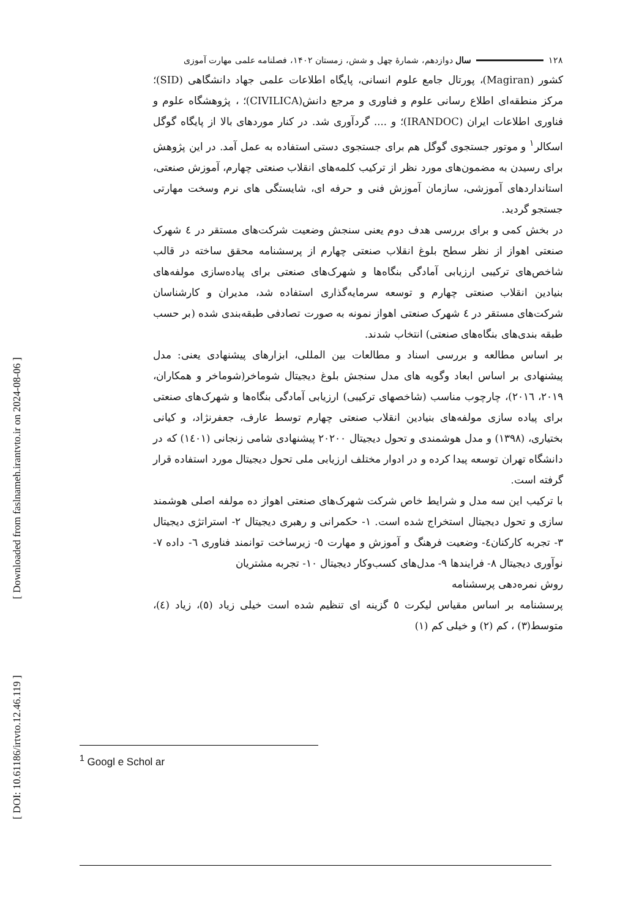[ Downloaded from faslnameh.irantvto.ir on 2024-08-06 ]
[ DOI: 10.61186/irtvto.12.46.119 ]
۱۲۸ سال دوازدهم، شمارۀ چهل و شش، زمستان ۱۴۰۲، فصلنامه علمی مهارت آموزی
کشور (Magiran)، پورتال جامع علوم انسانی، پایگاه اطلاعات علمی جهاد دانشگاهی (SID)؛ مرکز منطقه‌ای اطلاع رسانی علوم و فناوری و مرجع دانش(CIVILICA)؛ ، پژوهشگاه علوم و فناوری اطلاعات ایران (IRANDOC)؛ و .... گردآوری شد. در کنار موردهای بالا از پایگاه گوگل اسکالر<sup>۱</sup> و موتور جستجوی گوگل هم برای جستجوی دستی استفاده به عمل آمد. در این پژوهش برای رسیدن به مضمون‌های مورد نظر از ترکیب کلمه‌های انقلاب صنعتی چهارم، آموزش صنعتی، استانداردهای آموزشی، سازمان آموزش فنی و حرفه ای، شایستگی های نرم وسخت مهارتی جستجو گردید.
در بخش کمی و برای بررسی هدف دوم یعنی سنجش وضعیت شرکت‌های مستقر در ٤ شهرک صنعتی اهواز از نظر سطح بلوغ انقلاب صنعتی چهارم از پرسشنامه محقق ساخته در قالب شاخص‌های ترکیبی ارزیابی آمادگی بنگاه‌ها و شهرک‌های صنعتی برای پیاده‌سازی مولفه‌های بنیادین انقلاب صنعتی چهارم و توسعه سرمایه‌گذاری استفاده شد، مدیران و کارشناسان شرکت‌های مستقر در ٤ شهرک صنعتی اهواز نمونه به صورت تصادفی طبقه‌بندی شده (بر حسب طبقه بندی‌های بنگاه‌های صنعتی) انتخاب شدند.
بر اساس مطالعه و بررسی اسناد و مطالعات بین المللی، ابزارهای پیشنهادی یعنی: مدل پیشنهادی بر اساس ابعاد وگویه های مدل سنجش بلوغ دیجیتال شوماخر(شوماخر و همکاران، ۲۰۱۹، ۲۰۱٦)، چارچوب مناسب (شاخصهای ترکیبی) ارزیابی آمادگی بنگاه‌ها و شهرک‌های صنعتی برای پیاده سازی مولفه‌های بنیادین انقلاب صنعتی چهارم توسط عارف، جعفرنژاد، و کیانی بختیاری، (۱۳۹۸) و مدل هوشمندی و تحول دیجیتال ۲۰۲۰۰ پیشنهادی شامی زنجانی (١٤٠١) که در دانشگاه تهران توسعه پیدا کرده و در ادوار مختلف ارزیابی ملی تحول دیجیتال مورد استفاده قرار گرفته است.
با ترکیب این سه مدل و شرایط خاص شرکت شهرک‌های صنعتی اهواز ده مولفه اصلی هوشمند سازی و تحول دیجیتال استخراج شده است. ۱- حکمرانی و رهبری دیجیتال ۲- استراتژی دیجیتال ۳- تجربه کارکنان٤- وضعیت فرهنگ و آموزش و مهارت ٥- زیرساخت توانمند فناوری ٦- داده ۷- نوآوری دیجیتال ۸- فرایندها ۹- مدل‌های کسب‌وکار دیجیتال ۱۰- تجربه مشتریان
روش نمره‌دهی پرسشنامه
پرسشنامه بر اساس مقیاس لیکرت ٥ گزینه ای تنظیم شده است خیلی زیاد (٥)، زیاد (٤)، متوسط(۳) ، کم (۲) و خیلی کم (۱)
<sup>1</sup> Googl e Schol ar